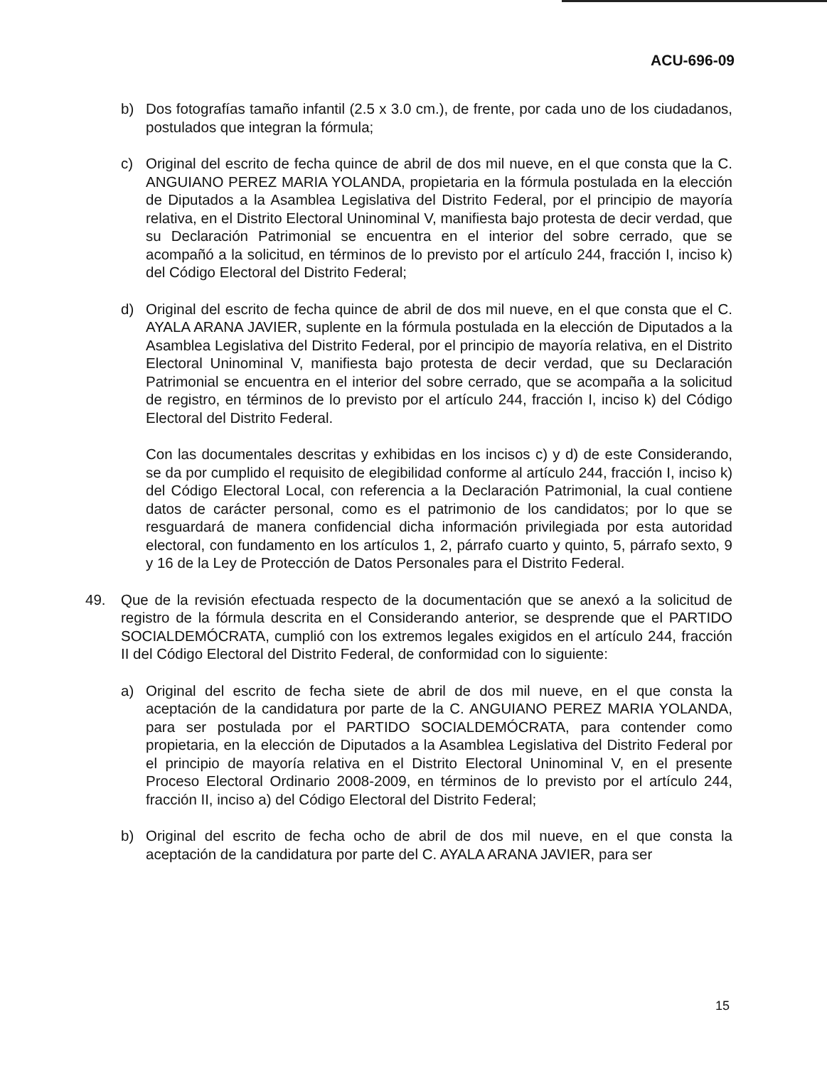ACU-696-09
b) Dos fotografías tamaño infantil (2.5 x 3.0 cm.), de frente, por cada uno de los ciudadanos, postulados que integran la fórmula;
c) Original del escrito de fecha quince de abril de dos mil nueve, en el que consta que la C. ANGUIANO PEREZ MARIA YOLANDA, propietaria en la fórmula postulada en la elección de Diputados a la Asamblea Legislativa del Distrito Federal, por el principio de mayoría relativa, en el Distrito Electoral Uninominal V, manifiesta bajo protesta de decir verdad, que su Declaración Patrimonial se encuentra en el interior del sobre cerrado, que se acompañó a la solicitud, en términos de lo previsto por el artículo 244, fracción I, inciso k) del Código Electoral del Distrito Federal;
d) Original del escrito de fecha quince de abril de dos mil nueve, en el que consta que el C. AYALA ARANA JAVIER, suplente en la fórmula postulada en la elección de Diputados a la Asamblea Legislativa del Distrito Federal, por el principio de mayoría relativa, en el Distrito Electoral Uninominal V, manifiesta bajo protesta de decir verdad, que su Declaración Patrimonial se encuentra en el interior del sobre cerrado, que se acompaña a la solicitud de registro, en términos de lo previsto por el artículo 244, fracción I, inciso k) del Código Electoral del Distrito Federal.
Con las documentales descritas y exhibidas en los incisos c) y d) de este Considerando, se da por cumplido el requisito de elegibilidad conforme al artículo 244, fracción I, inciso k) del Código Electoral Local, con referencia a la Declaración Patrimonial, la cual contiene datos de carácter personal, como es el patrimonio de los candidatos; por lo que se resguardará de manera confidencial dicha información privilegiada por esta autoridad electoral, con fundamento en los artículos 1, 2, párrafo cuarto y quinto, 5, párrafo sexto, 9 y 16 de la Ley de Protección de Datos Personales para el Distrito Federal.
49. Que de la revisión efectuada respecto de la documentación que se anexó a la solicitud de registro de la fórmula descrita en el Considerando anterior, se desprende que el PARTIDO SOCIALDEMÓCRATA, cumplió con los extremos legales exigidos en el artículo 244, fracción II del Código Electoral del Distrito Federal, de conformidad con lo siguiente:
a) Original del escrito de fecha siete de abril de dos mil nueve, en el que consta la aceptación de la candidatura por parte de la C. ANGUIANO PEREZ MARIA YOLANDA, para ser postulada por el PARTIDO SOCIALDEMÓCRATA, para contender como propietaria, en la elección de Diputados a la Asamblea Legislativa del Distrito Federal por el principio de mayoría relativa en el Distrito Electoral Uninominal V, en el presente Proceso Electoral Ordinario 2008-2009, en términos de lo previsto por el artículo 244, fracción II, inciso a) del Código Electoral del Distrito Federal;
b) Original del escrito de fecha ocho de abril de dos mil nueve, en el que consta la aceptación de la candidatura por parte del C. AYALA ARANA JAVIER, para ser
15